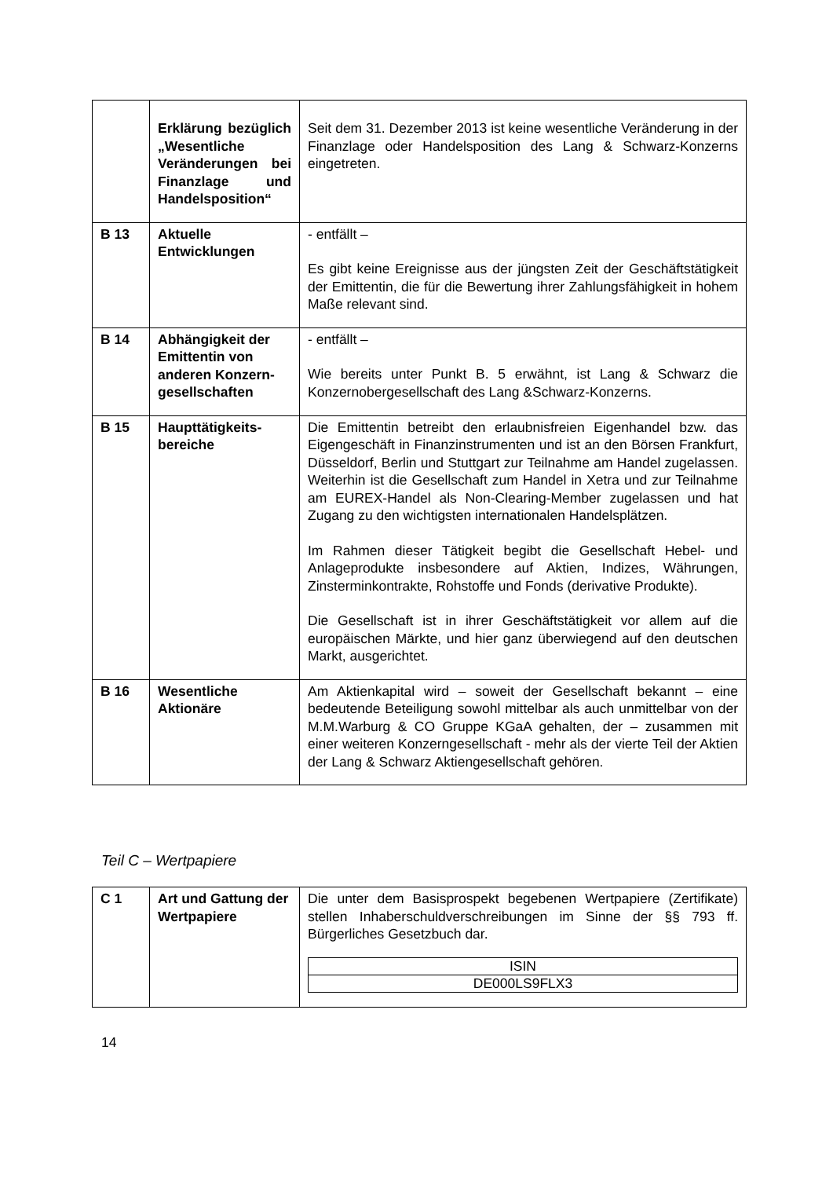| | Erklärung bezüglich „Wesentliche Veränderungen bei Finanzlage und Handelsposition“ | Seit dem 31. Dezember 2013 ist keine wesentliche Veränderung in der Finanzlage oder Handelsposition des Lang & Schwarz-Konzerns eingetreten. |
| B 13 | Aktuelle Entwicklungen | - entfällt – Es gibt keine Ereignisse aus der jüngsten Zeit der Geschäftstätigkeit der Emittentin, die für die Bewertung ihrer Zahlungsfähigkeit in hohem Maße relevant sind. |
| B 14 | Abhängigkeit der Emittentin von anderen Konzern­gesellschaften | - entfällt – Wie bereits unter Punkt B. 5 erwähnt, ist Lang & Schwarz die Konzernobergesellschaft des Lang &Schwarz-Konzerns. |
| B 15 | Haupttätigkeits­bereiche | Die Emittentin betreibt den erlaubnisfreien Eigenhandel bzw. das Eigengeschäft in Finanzinstrumenten und ist an den Börsen Frankfurt, Düsseldorf, Berlin und Stuttgart zur Teilnahme am Handel zugelassen. Weiterhin ist die Gesellschaft zum Handel in Xetra und zur Teilnahme am EUREX-Handel als Non-Clearing-Member zugelassen und hat Zugang zu den wichtigsten internationalen Handelsplätzen. Im Rahmen dieser Tätigkeit begibt die Gesellschaft Hebel- und Anlageprodukte insbesondere auf Aktien, Indizes, Währungen, Zinsterminkontrakte, Rohstoffe und Fonds (derivative Produkte). Die Gesellschaft ist in ihrer Geschäftstätigkeit vor allem auf die europäischen Märkte, und hier ganz überwiegend auf den deutschen Markt, ausgerichtet. |
| B 16 | Wesentliche Aktionäre | Am Aktienkapital wird – soweit der Gesellschaft bekannt – eine bedeutende Beteiligung sowohl mittelbar als auch unmittelbar von der M.M.Warburg & CO Gruppe KGaA gehalten, der – zusammen mit einer weiteren Konzerngesellschaft - mehr als der vierte Teil der Aktien der Lang & Schwarz Aktien­gesellschaft gehören. |
Teil C – Wertpapiere
| C 1 | Art und Gattung der Wertpapiere | Die unter dem Basisprospekt begebenen Wertpapiere (Zertifikate) stellen Inhaberschuldverschreibungen im Sinne der §§ 793 ff. Bürgerliches Gesetzbuch dar. / ISIN / / DE000LS9FLX3 / |
14